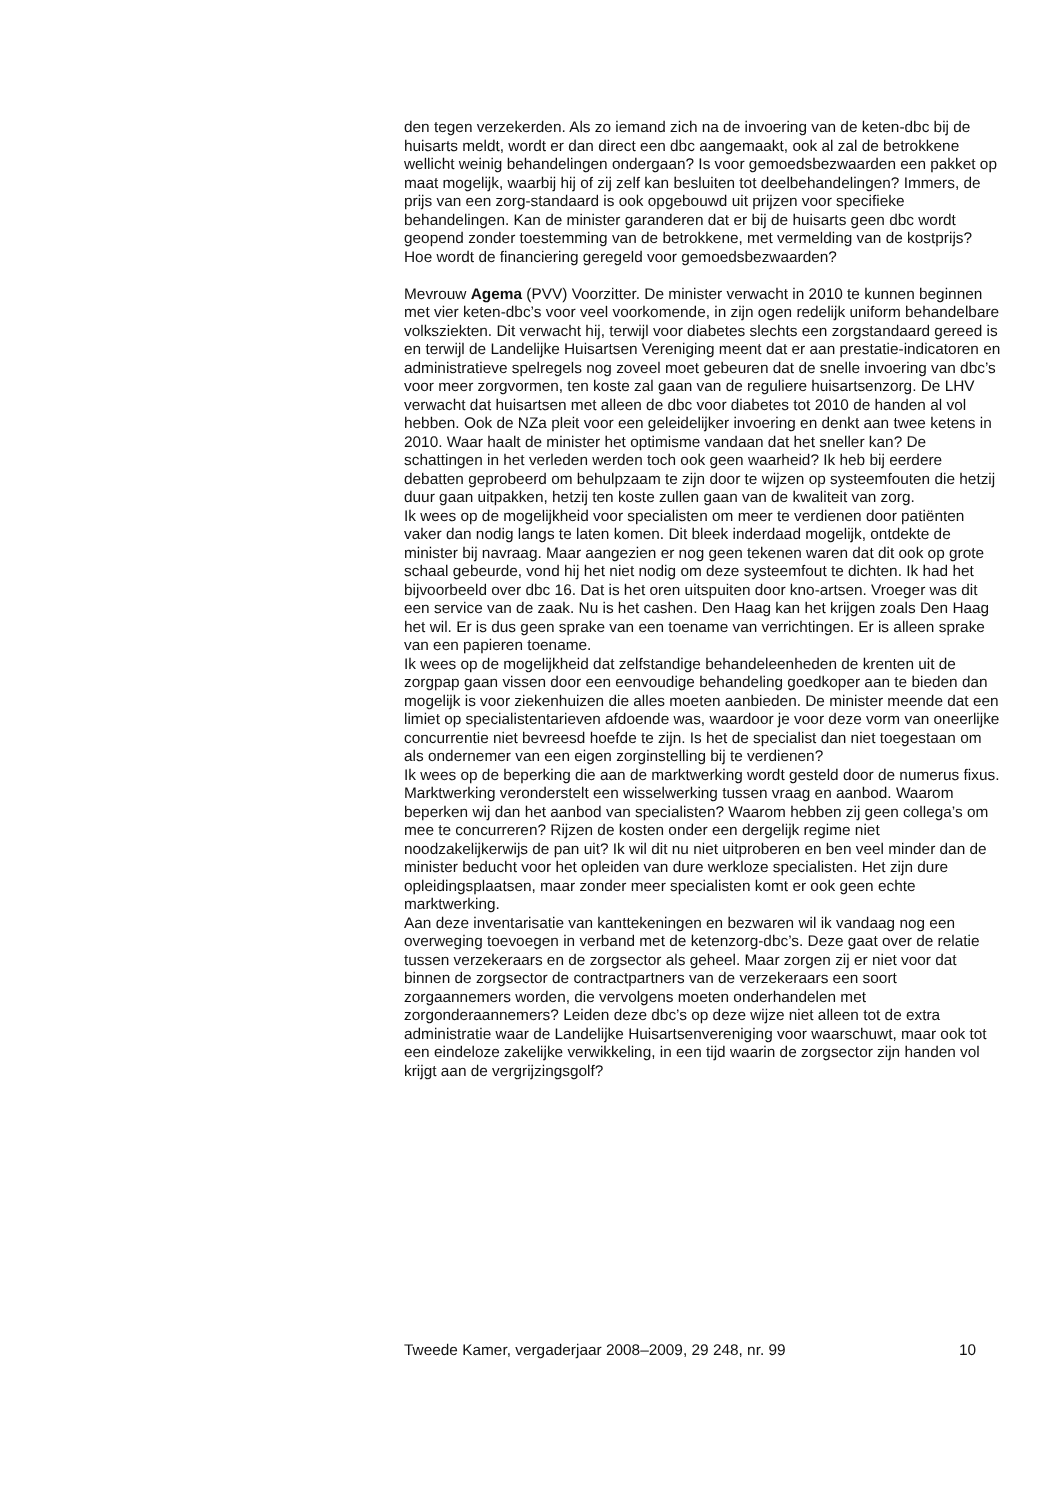den tegen verzekerden. Als zo iemand zich na de invoering van de keten-dbc bij de huisarts meldt, wordt er dan direct een dbc aangemaakt, ook al zal de betrokkene wellicht weinig behandelingen ondergaan? Is voor gemoedsbezwaarden een pakket op maat mogelijk, waarbij hij of zij zelf kan besluiten tot deelbehandelingen? Immers, de prijs van een zorg-standaard is ook opgebouwd uit prijzen voor specifieke behandelingen. Kan de minister garanderen dat er bij de huisarts geen dbc wordt geopend zonder toestemming van de betrokkene, met vermelding van de kostprijs? Hoe wordt de financiering geregeld voor gemoedsbezwaarden?
Mevrouw Agema (PVV) Voorzitter. De minister verwacht in 2010 te kunnen beginnen met vier keten-dbc’s voor veel voorkomende, in zijn ogen redelijk uniform behandelbare volksziekten. Dit verwacht hij, terwijl voor diabetes slechts een zorgstandaard gereed is en terwijl de Landelijke Huisartsen Vereniging meent dat er aan prestatie-indicatoren en administratieve spelregels nog zoveel moet gebeuren dat de snelle invoering van dbc’s voor meer zorgvormen, ten koste zal gaan van de reguliere huisartsenzorg. De LHV verwacht dat huisartsen met alleen de dbc voor diabetes tot 2010 de handen al vol hebben. Ook de NZa pleit voor een geleidelijker invoering en denkt aan twee ketens in 2010. Waar haalt de minister het optimisme vandaan dat het sneller kan? De schattingen in het verleden werden toch ook geen waarheid? Ik heb bij eerdere debatten geprobeerd om behulpzaam te zijn door te wijzen op systeemfouten die hetzij duur gaan uitpakken, hetzij ten koste zullen gaan van de kwaliteit van zorg.
Ik wees op de mogelijkheid voor specialisten om meer te verdienen door patiënten vaker dan nodig langs te laten komen. Dit bleek inderdaad mogelijk, ontdekte de minister bij navraag. Maar aangezien er nog geen tekenen waren dat dit ook op grote schaal gebeurde, vond hij het niet nodig om deze systeemfout te dichten. Ik had het bijvoorbeeld over dbc 16. Dat is het oren uitspuiten door kno-artsen. Vroeger was dit een service van de zaak. Nu is het cashen. Den Haag kan het krijgen zoals Den Haag het wil. Er is dus geen sprake van een toename van verrichtingen. Er is alleen sprake van een papieren toename.
Ik wees op de mogelijkheid dat zelfstandige behandeleenheden de krenten uit de zorgpap gaan vissen door een eenvoudige behandeling goedkoper aan te bieden dan mogelijk is voor ziekenhuizen die alles moeten aanbieden. De minister meende dat een limiet op specialistentarieven afdoende was, waardoor je voor deze vorm van oneerlijke concurrentie niet bevreesd hoefde te zijn. Is het de specialist dan niet toegestaan om als ondernemer van een eigen zorginstelling bij te verdienen?
Ik wees op de beperking die aan de marktwerking wordt gesteld door de numerus fixus. Marktwerking veronderstelt een wisselwerking tussen vraag en aanbod. Waarom beperken wij dan het aanbod van specialisten? Waarom hebben zij geen collega’s om mee te concurreren? Rijzen de kosten onder een dergelijk regime niet noodzakelijkerwijs de pan uit? Ik wil dit nu niet uitproberen en ben veel minder dan de minister beducht voor het opleiden van dure werkloze specialisten. Het zijn dure opleidingsplaatsen, maar zonder meer specialisten komt er ook geen echte marktwerking.
Aan deze inventarisatie van kanttekeningen en bezwaren wil ik vandaag nog een overweging toevoegen in verband met de ketenzorg-dbc’s. Deze gaat over de relatie tussen verzekeraars en de zorgsector als geheel. Maar zorgen zij er niet voor dat binnen de zorgsector de contractpartners van de verzekeraars een soort zorgaannemers worden, die vervolgens moeten onderhandelen met zorgonderaannemers? Leiden deze dbc’s op deze wijze niet alleen tot de extra administratie waar de Landelijke Huisartsenvereniging voor waarschuwt, maar ook tot een eindeloze zakelijke verwikkeling, in een tijd waarin de zorgsector zijn handen vol krijgt aan de vergrijzingsgolf?
Tweede Kamer, vergaderjaar 2008–2009, 29 248, nr. 99 10